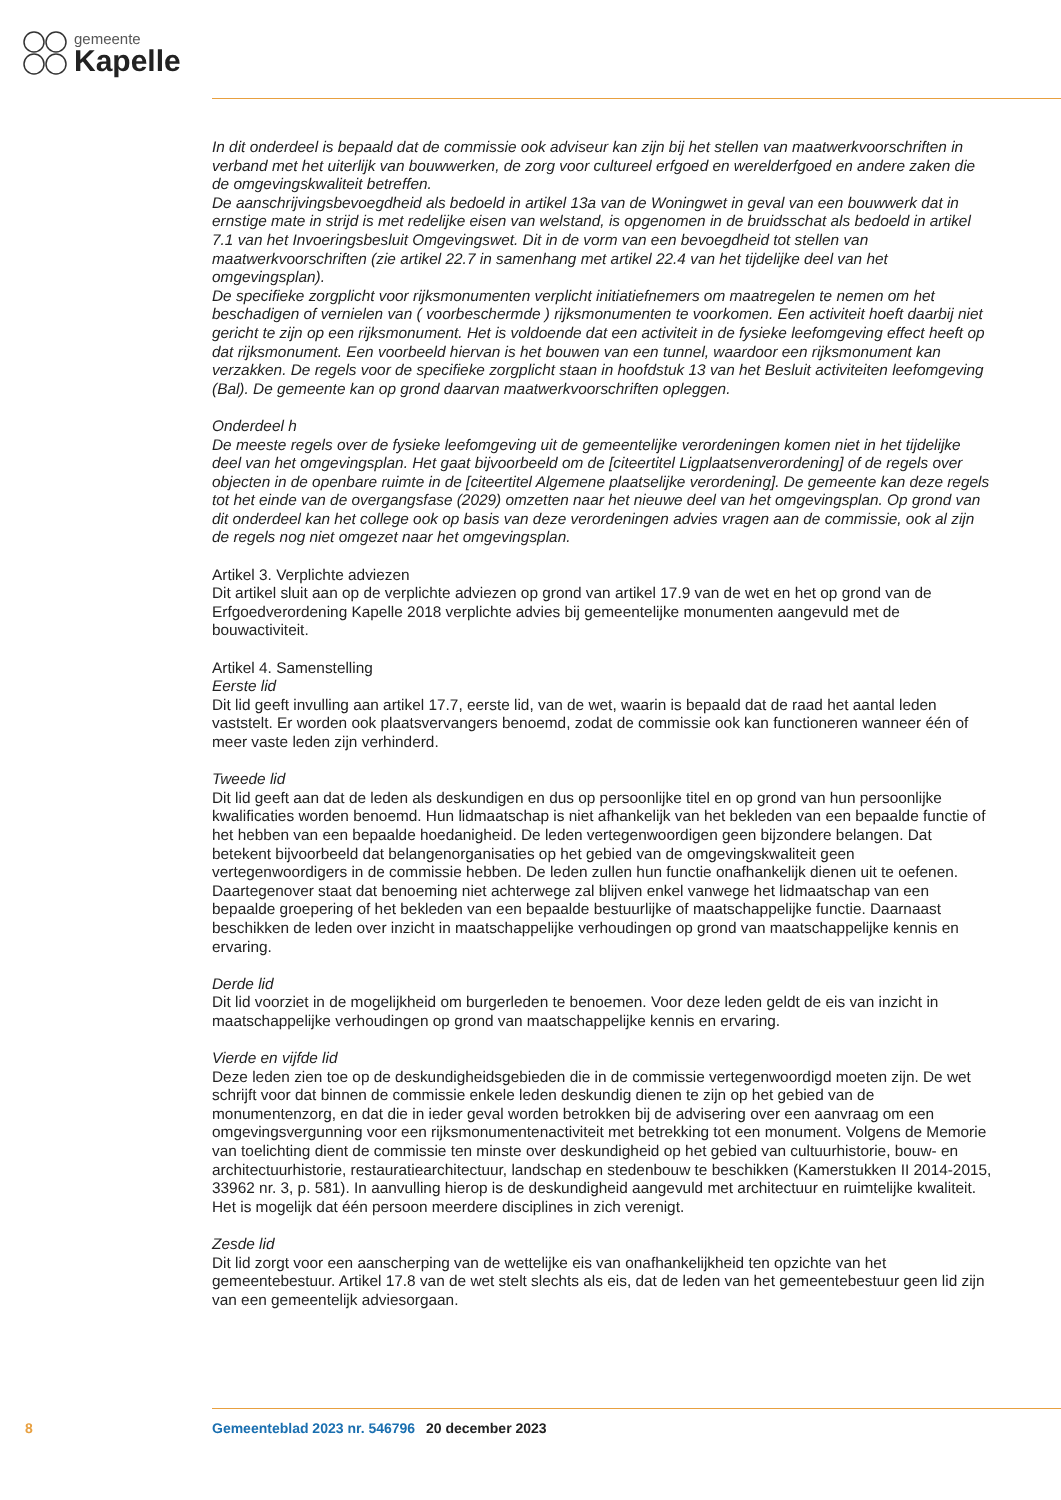gemeente
Kapelle
In dit onderdeel is bepaald dat de commissie ook adviseur kan zijn bij het stellen van maatwerkvoor­schriften in verband met het uiterlijk van bouwwerken, de zorg voor cultureel erfgoed en werelderfgoed en andere zaken die de omgevingskwaliteit betreffen.
De aanschrijvingsbevoegdheid als bedoeld in artikel 13a van de Woningwet in geval van een bouwwerk dat in ernstige mate in strijd is met redelijke eisen van welstand, is opgenomen in de bruidsschat als bedoeld in artikel 7.1 van het Invoeringsbesluit Omgevingswet. Dit in de vorm van een bevoegdheid tot stellen van maatwerkvoorschriften (zie artikel 22.7 in samenhang met artikel 22.4 van het tijdelijke deel van het omgevingsplan).
De specifieke zorgplicht voor rijksmonumenten verplicht initiatiefnemers om maatregelen te nemen om het beschadigen of vernielen van ( voorbeschermde ) rijksmonumenten te voorkomen. Een activiteit hoeft daarbij niet gericht te zijn op een rijksmonument. Het is voldoende dat een activiteit in de fysieke leefomgeving effect heeft op dat rijksmonument. Een voorbeeld hiervan is het bouwen van een tunnel, waardoor een rijksmonument kan verzakken. De regels voor de specifieke zorgplicht staan in hoofdstuk 13 van het Besluit activiteiten leefomgeving (Bal). De gemeente kan op grond daarvan maatwerkvoor­schriften opleggen.
Onderdeel h
De meeste regels over de fysieke leefomgeving uit de gemeentelijke verordeningen komen niet in het tijdelijke deel van het omgevingsplan. Het gaat bijvoorbeeld om de [citeertitel Ligplaatsenverordening] of de regels over objecten in de openbare ruimte in de [citeertitel Algemene plaatselijke verordening]. De gemeente kan deze regels tot het einde van de overgangsfase (2029) omzetten naar het nieuwe deel van het omgevingsplan. Op grond van dit onderdeel kan het college ook op basis van deze verordeningen advies vragen aan de commissie, ook al zijn de regels nog niet omgezet naar het omgevingsplan.
Artikel 3. Verplichte adviezen
Dit artikel sluit aan op de verplichte adviezen op grond van artikel 17.9 van de wet en het op grond van de Erfgoedverordening Kapelle 2018 verplichte advies bij gemeentelijke monumenten aangevuld met de bouwactiviteit.
Artikel 4. Samenstelling
Eerste lid
Dit lid geeft invulling aan artikel 17.7, eerste lid, van de wet, waarin is bepaald dat de raad het aantal leden vaststelt. Er worden ook plaatsvervangers benoemd, zodat de commissie ook kan functioneren wanneer één of meer vaste leden zijn verhinderd.
Tweede lid
Dit lid geeft aan dat de leden als deskundigen en dus op persoonlijke titel en op grond van hun persoon­lijke kwalificaties worden benoemd. Hun lidmaatschap is niet afhankelijk van het bekleden van een bepaalde functie of het hebben van een bepaalde hoedanigheid. De leden vertegenwoordigen geen bijzondere belangen. Dat betekent bijvoorbeeld dat belangenorganisaties op het gebied van de omge­vingskwaliteit geen vertegenwoordigers in de commissie hebben. De leden zullen hun functie onafhan­kelijk dienen uit te oefenen. Daartegenover staat dat benoeming niet achterwege zal blijven enkel van­wege het lidmaatschap van een bepaalde groepering of het bekleden van een bepaalde bestuurlijke of maatschappelijke functie. Daarnaast beschikken de leden over inzicht in maatschappelijke verhoudingen op grond van maatschappelijke kennis en ervaring.
Derde lid
Dit lid voorziet in de mogelijkheid om burgerleden te benoemen. Voor deze leden geldt de eis van inzicht in maatschappelijke verhoudingen op grond van maatschappelijke kennis en ervaring.
Vierde en vijfde lid
Deze leden zien toe op de deskundigheidsgebieden die in de commissie vertegenwoordigd moeten zijn. De wet schrijft voor dat binnen de commissie enkele leden deskundig dienen te zijn op het gebied van de monumentenzorg, en dat die in ieder geval worden betrokken bij de advisering over een aanvraag om een omgevingsvergunning voor een rijksmonumentenactiviteit met betrekking tot een monument. Volgens de Memorie van toelichting dient de commissie ten minste over deskundigheid op het gebied van cultuurhistorie, bouw- en architectuurhistorie, restauratiearchitectuur, landschap en stedenbouw te beschikken (Kamerstukken II 2014-2015, 33962 nr. 3, p. 581). In aanvulling hierop is de deskundigheid aangevuld met architectuur en ruimtelijke kwaliteit. Het is mogelijk dat één persoon meerdere disciplines in zich verenigt.
Zesde lid
Dit lid zorgt voor een aanscherping van de wettelijke eis van onafhankelijkheid ten opzichte van het gemeentebestuur. Artikel 17.8 van de wet stelt slechts als eis, dat de leden van het gemeentebestuur geen lid zijn van een gemeentelijk adviesorgaan.
8 Gemeenteblad 2023 nr. 546796 20 december 2023